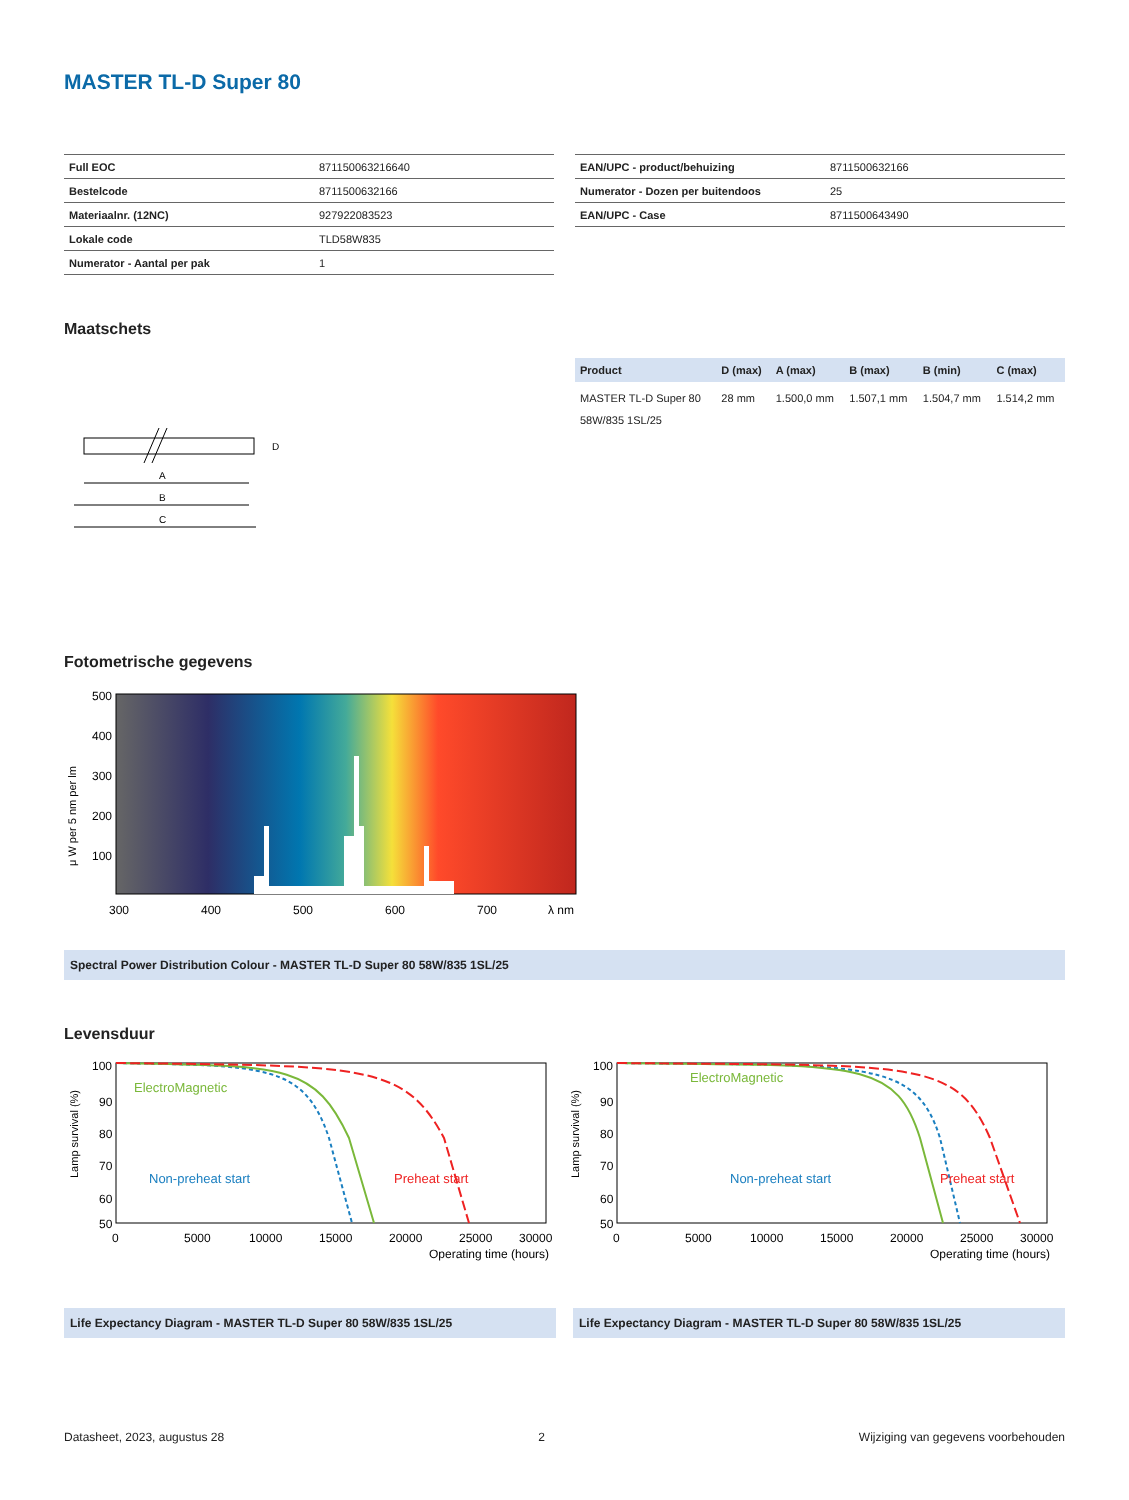MASTER TL-D Super 80
| Full EOC | 871150063216640 |
| Bestelcode | 8711500632166 |
| Materiaalnr. (12NC) | 927922083523 |
| Lokale code | TLD58W835 |
| Numerator - Aantal per pak | 1 |
| EAN/UPC - product/behuizing | 8711500632166 |
| Numerator - Dozen per buitendoos | 25 |
| EAN/UPC - Case | 8711500643490 |
Maatschets
A
B
C
D
| Product | D (max) | A (max) | B (max) | B (min) | C (max) |
| --- | --- | --- | --- | --- | --- |
| MASTER TL-D Super 80 58W/835 1SL/25 | 28 mm | 1.500,0 mm | 1.507,1 mm | 1.504,7 mm | 1.514,2 mm |
Fotometrische gegevens
500
400
300
200
100
300
400
500
600
700
λ nm
μ W per 5 nm per lm
Spectral Power Distribution Colour - MASTER TL-D Super 80 58W/835 1SL/25
Levensduur
100
90
80
70
60
50
0
5000
10000
15000
20000
25000
30000
Operating time (hours)
ElectroMagnetic
Non-preheat start
Preheat start
Lamp survival (%)
100
90
80
70
60
50
0
5000
10000
15000
20000
25000
30000
Operating time (hours)
ElectroMagnetic
Non-preheat start
Preheat start
Lamp survival (%)
Life Expectancy Diagram - MASTER TL-D Super 80 58W/835 1SL/25 Life Expectancy Diagram - MASTER TL-D Super 80 58W/835 1SL/25
Datasheet, 2023, augustus 28 2 Wijziging van gegevens voorbehouden